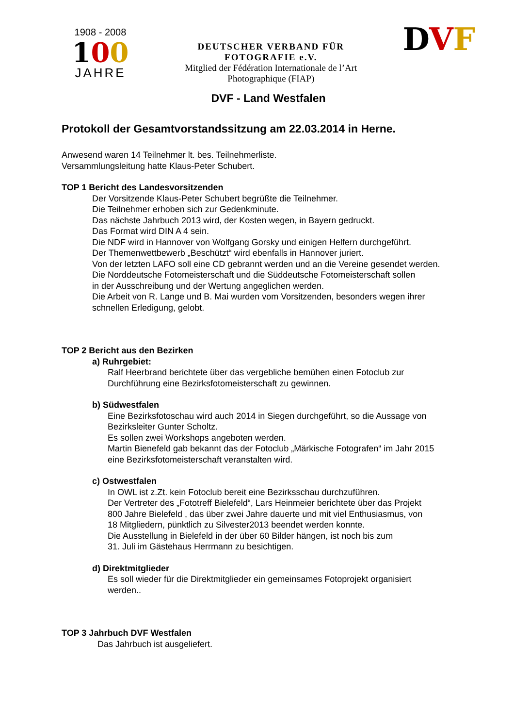1908 - 2008
100
JAHRE
DEUTSCHER VERBAND FÜR
FOTOGRAFIE e.V.
Mitglied der Fédération Internationale de l’Art
Photographique (FIAP)
DVF
DVF - Land Westfalen
Protokoll der Gesamtvorstandssitzung am 22.03.2014 in Herne.
Anwesend waren 14 Teilnehmer lt. bes. Teilnehmerliste.
Versammlungsleitung hatte Klaus-Peter Schubert.
TOP 1 Bericht des Landesvorsitzenden
Der Vorsitzende Klaus-Peter Schubert begrüßte die Teilnehmer.
Die Teilnehmer erhoben sich zur Gedenkminute.
Das nächste Jahrbuch 2013 wird, der Kosten wegen, in Bayern gedruckt.
Das Format wird DIN A 4 sein.
Die NDF wird in Hannover von Wolfgang Gorsky und einigen Helfern durchgeführt.
Der Themenwettbewerb „Beschützt“ wird ebenfalls in Hannover juriert.
Von der letzten LAFO soll eine CD gebrannt werden und an die Vereine gesendet werden.
Die Norddeutsche Fotomeisterschaft und die Süddeutsche Fotomeisterschaft sollen
in der Ausschreibung und der Wertung angeglichen werden.
Die Arbeit von R. Lange und B. Mai wurden vom Vorsitzenden, besonders wegen ihrer
schnellen Erledigung, gelobt.
TOP 2 Bericht aus den Bezirken
a) Ruhrgebiet:
Ralf Heerbrand berichtete über das vergebliche bemühen einen Fotoclub zur
Durchführung eine Bezirksfotomeisterschaft zu gewinnen.
b) Südwestfalen
Eine Bezirksfotoschau wird auch 2014 in Siegen durchgeführt, so die Aussage von
Bezirksleiter Gunter Scholtz.
Es sollen zwei Workshops angeboten werden.
Martin Bienefeld gab bekannt das der Fotoclub „Märkische Fotografen“ im Jahr 2015
eine Bezirksfotomeisterschaft veranstalten wird.
c) Ostwestfalen
In OWL ist z.Zt. kein Fotoclub bereit eine Bezirksschau durchzuführen.
Der Vertreter des „Fototreff Bielefeld“, Lars Heinmeier berichtete über das Projekt
800 Jahre Bielefeld , das über zwei Jahre dauerte und mit viel Enthusiasmus, von
18 Mitgliedern, pünktlich zu Silvester2013 beendet werden konnte.
Die Ausstellung in Bielefeld in der über 60 Bilder hängen, ist noch bis zum
31. Juli im Gästehaus Herrmann zu besichtigen.
d) Direktmitglieder
Es soll wieder für die Direktmitglieder ein gemeinsames Fotoprojekt organisiert
werden..
TOP 3 Jahrbuch DVF Westfalen
Das Jahrbuch ist ausgeliefert.